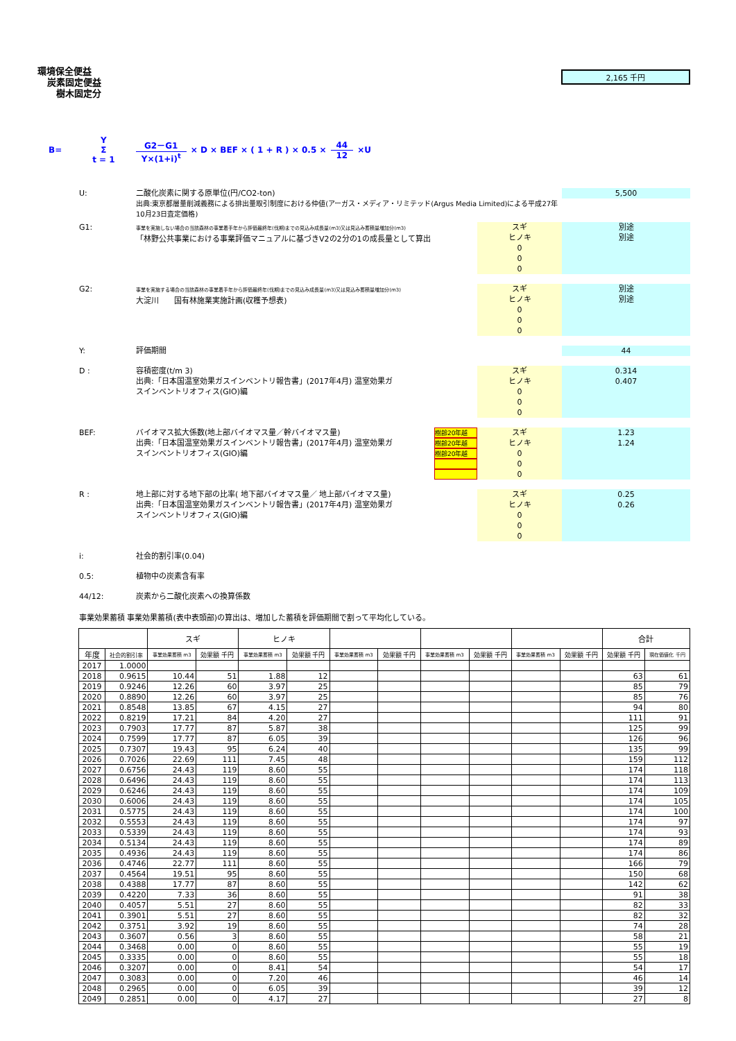環境保全便益
炭素固定便益
樹木固定分
2,165 千円
B= Y Σ t = 1 G2－G1 Y×(1+i)<sup>t</sup> × D × BEF × ( 1 + R ) × 0.5 × 44 12 ×U
U: 二酸化炭素に関する原単位(円/CO2-ton)
出典:東京都層量削減義務による排出量取引制度における仲値(アーガス・メディア・リミテッド(Argus Media Limited)による平成27年10月23日査定価格)
5,500
G1:
事業を実施しない場合の当該森林の事業着手年から評価最終年(伐期)までの見込み成長量(m3)又は見込み蓄積量増加分(m3)
「林野公共事業における事業評価マニュアルに基づきV2の2分の1の成長量として算出
スギ
ヒノキ
0
0
0
別途
別途
G2:
事業を実施する場合の当該森林の事業着手年から評価最終年(伐期)までの見込み成長量(m3)又は見込み蓄積量増加分(m3)
大淀川　　国有林施業実施計画(収穫予想表)
スギ
ヒノキ
0
0
0
別途
別途
Y: 評価期間 44
D : 容積密度(t/m 3)
出典:「日本国温室効果ガスインベントリ報告書」(2017年4月) 温室効果ガ
スインベントリオフィス(GIO)編
スギ
ヒノキ
0
0
0
0.314
0.407
BEF: バイオマス拡大係数(地上部バイオマス量／幹バイオマス量)
出典:「日本国温室効果ガスインベントリ報告書」(2017年4月) 温室効果ガ
スインベントリオフィス(GIO)編
樹齢20年越
樹齢20年越
樹齢20年越
スギ
ヒノキ
0
0
0
1.23
1.24
R : 地上部に対する地下部の比率( 地下部バイオマス量／ 地上部バイオマス量)
出典:「日本国温室効果ガスインベントリ報告書」(2017年4月) 温室効果ガ
スインベントリオフィス(GIO)編
スギ
ヒノキ
0
0
0
0.25
0.26
i: 社会的割引率(0.04)
0.5: 植物中の炭素含有率
44/12: 炭素から二酸化炭素への換算係数
事業効果蓄積 事業効果蓄積(表中表頭部)の算出は、増加した蓄積を評価期間で割って平均化している。
| | | スギ | | ヒノキ | | | | | | | | 合計 | |
| --- | --- | --- | --- | --- | --- | --- | --- | --- | --- | --- | --- | --- | --- |
| 年度 | 社会的割引率 | 事業効果蓄積 m3 | 効果額 千円 | 事業効果蓄積 m3 | 効果額 千円 | 事業効果蓄積 m3 | 効果額 千円 | 事業効果蓄積 m3 | 効果額 千円 | 事業効果蓄積 m3 | 効果額 千円 | 効果額 千円 | 現在価値化 千円 |
| 2017 | 1.0000 | | | | | | | | | | | | |
| 2018 | 0.9615 | 10.44 | 51 | 1.88 | 12 | | | | | | | 63 | 61 |
| 2019 | 0.9246 | 12.26 | 60 | 3.97 | 25 | | | | | | | 85 | 79 |
| 2020 | 0.8890 | 12.26 | 60 | 3.97 | 25 | | | | | | | 85 | 76 |
| 2021 | 0.8548 | 13.85 | 67 | 4.15 | 27 | | | | | | | 94 | 80 |
| 2022 | 0.8219 | 17.21 | 84 | 4.20 | 27 | | | | | | | 111 | 91 |
| 2023 | 0.7903 | 17.77 | 87 | 5.87 | 38 | | | | | | | 125 | 99 |
| 2024 | 0.7599 | 17.77 | 87 | 6.05 | 39 | | | | | | | 126 | 96 |
| 2025 | 0.7307 | 19.43 | 95 | 6.24 | 40 | | | | | | | 135 | 99 |
| 2026 | 0.7026 | 22.69 | 111 | 7.45 | 48 | | | | | | | 159 | 112 |
| 2027 | 0.6756 | 24.43 | 119 | 8.60 | 55 | | | | | | | 174 | 118 |
| 2028 | 0.6496 | 24.43 | 119 | 8.60 | 55 | | | | | | | 174 | 113 |
| 2029 | 0.6246 | 24.43 | 119 | 8.60 | 55 | | | | | | | 174 | 109 |
| 2030 | 0.6006 | 24.43 | 119 | 8.60 | 55 | | | | | | | 174 | 105 |
| 2031 | 0.5775 | 24.43 | 119 | 8.60 | 55 | | | | | | | 174 | 100 |
| 2032 | 0.5553 | 24.43 | 119 | 8.60 | 55 | | | | | | | 174 | 97 |
| 2033 | 0.5339 | 24.43 | 119 | 8.60 | 55 | | | | | | | 174 | 93 |
| 2034 | 0.5134 | 24.43 | 119 | 8.60 | 55 | | | | | | | 174 | 89 |
| 2035 | 0.4936 | 24.43 | 119 | 8.60 | 55 | | | | | | | 174 | 86 |
| 2036 | 0.4746 | 22.77 | 111 | 8.60 | 55 | | | | | | | 166 | 79 |
| 2037 | 0.4564 | 19.51 | 95 | 8.60 | 55 | | | | | | | 150 | 68 |
| 2038 | 0.4388 | 17.77 | 87 | 8.60 | 55 | | | | | | | 142 | 62 |
| 2039 | 0.4220 | 7.33 | 36 | 8.60 | 55 | | | | | | | 91 | 38 |
| 2040 | 0.4057 | 5.51 | 27 | 8.60 | 55 | | | | | | | 82 | 33 |
| 2041 | 0.3901 | 5.51 | 27 | 8.60 | 55 | | | | | | | 82 | 32 |
| 2042 | 0.3751 | 3.92 | 19 | 8.60 | 55 | | | | | | | 74 | 28 |
| 2043 | 0.3607 | 0.56 | 3 | 8.60 | 55 | | | | | | | 58 | 21 |
| 2044 | 0.3468 | 0.00 | 0 | 8.60 | 55 | | | | | | | 55 | 19 |
| 2045 | 0.3335 | 0.00 | 0 | 8.60 | 55 | | | | | | | 55 | 18 |
| 2046 | 0.3207 | 0.00 | 0 | 8.41 | 54 | | | | | | | 54 | 17 |
| 2047 | 0.3083 | 0.00 | 0 | 7.20 | 46 | | | | | | | 46 | 14 |
| 2048 | 0.2965 | 0.00 | 0 | 6.05 | 39 | | | | | | | 39 | 12 |
| 2049 | 0.2851 | 0.00 | 0 | 4.17 | 27 | | | | | | | 27 | 8 |